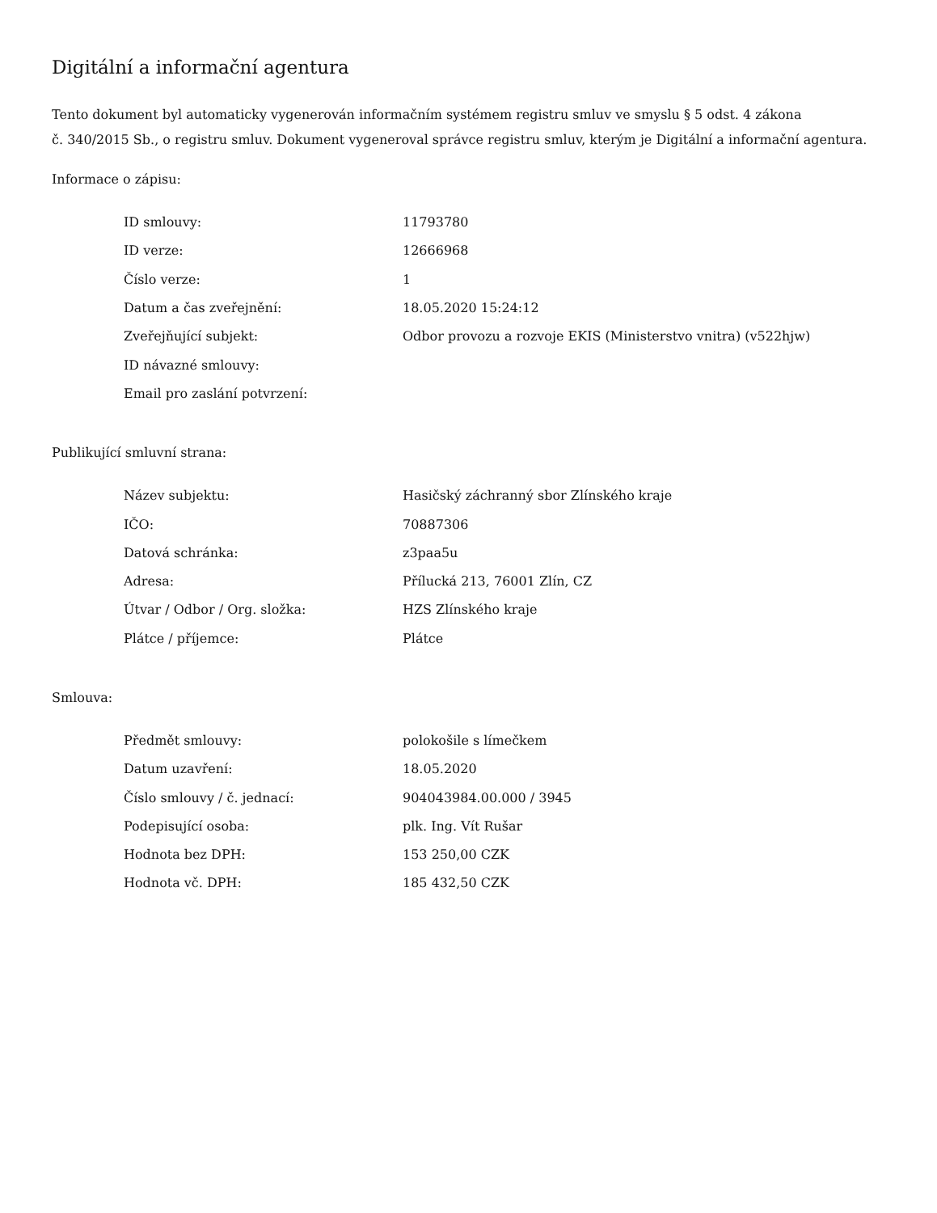Digitální a informační agentura
Tento dokument byl automaticky vygenerován informačním systémem registru smluv ve smyslu § 5 odst. 4 zákona
č. 340/2015 Sb., o registru smluv. Dokument vygeneroval správce registru smluv, kterým je Digitální a informační agentura.
Informace o zápisu:
| ID smlouvy: | 11793780 |
| ID verze: | 12666968 |
| Číslo verze: | 1 |
| Datum a čas zveřejnění: | 18.05.2020 15:24:12 |
| Zveřejňující subjekt: | Odbor provozu a rozvoje EKIS (Ministerstvo vnitra) (v522hjw) |
| ID návazné smlouvy: | |
| Email pro zaslání potvrzení: | |
Publikující smluvní strana:
| Název subjektu: | Hasičský záchranný sbor Zlínského kraje |
| IČO: | 70887306 |
| Datová schránka: | z3paa5u |
| Adresa: | Přílucká 213, 76001 Zlín, CZ |
| Útvar / Odbor / Org. složka: | HZS Zlínského kraje |
| Plátce / příjemce: | Plátce |
Smlouva:
| Předmět smlouvy: | polokošile s límečkem |
| Datum uzavření: | 18.05.2020 |
| Číslo smlouvy / č. jednací: | 904043984.00.000 / 3945 |
| Podepisující osoba: | plk. Ing. Vít Rušar |
| Hodnota bez DPH: | 153 250,00 CZK |
| Hodnota vč. DPH: | 185 432,50 CZK |